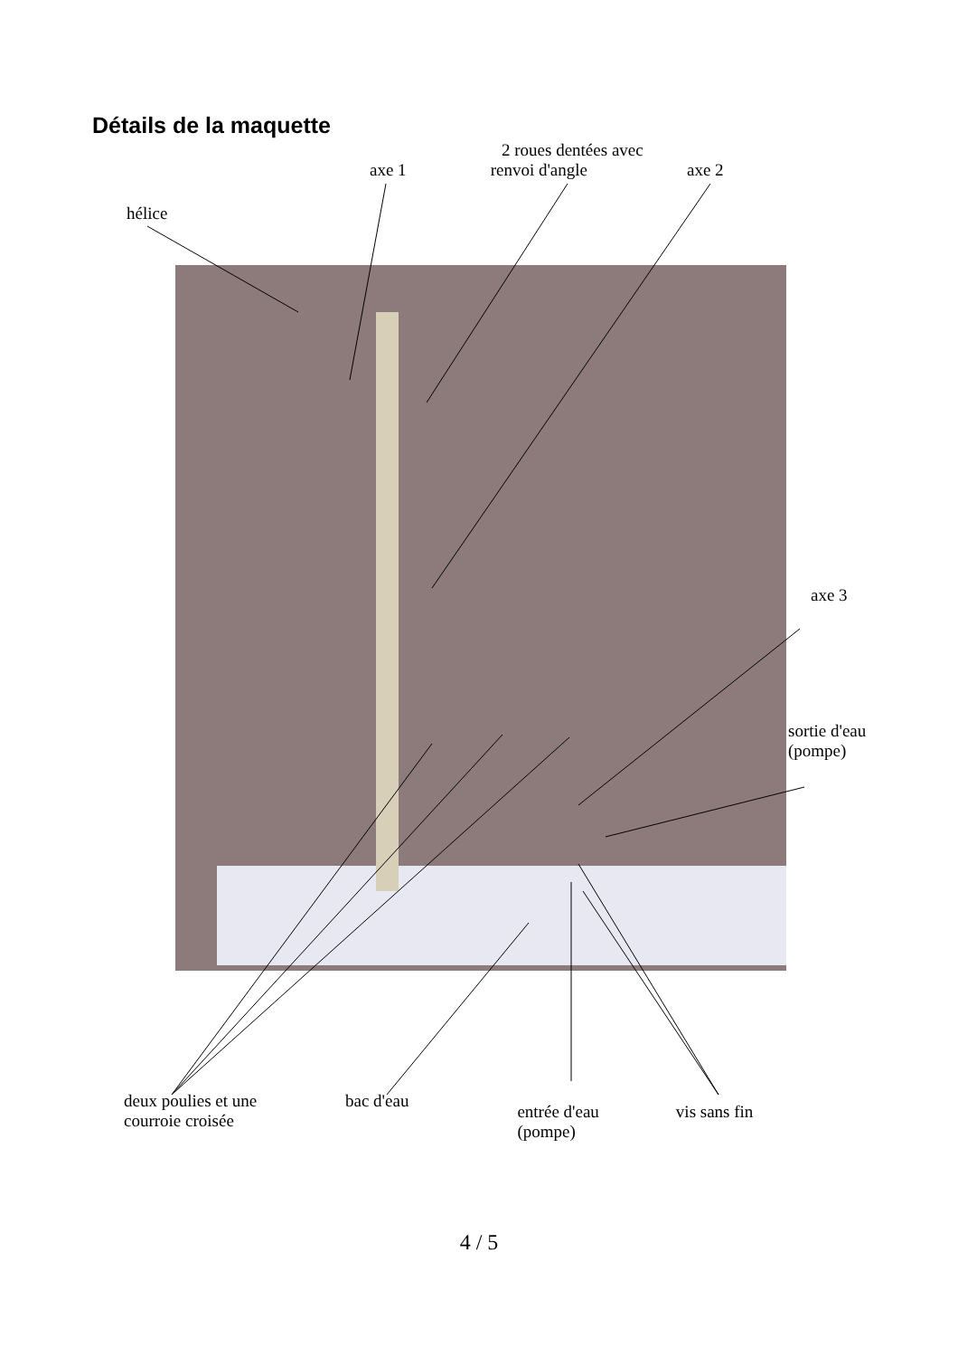Détails de la maquette
2 roues dentées avec
axe 1 renvoi d'angle axe 2
hélice
axe 3
sortie d'eau
(pompe)
deux poulies et une
courroie croisée bac d'eau entrée d'eau
(pompe) vis sans fin
4 / 5